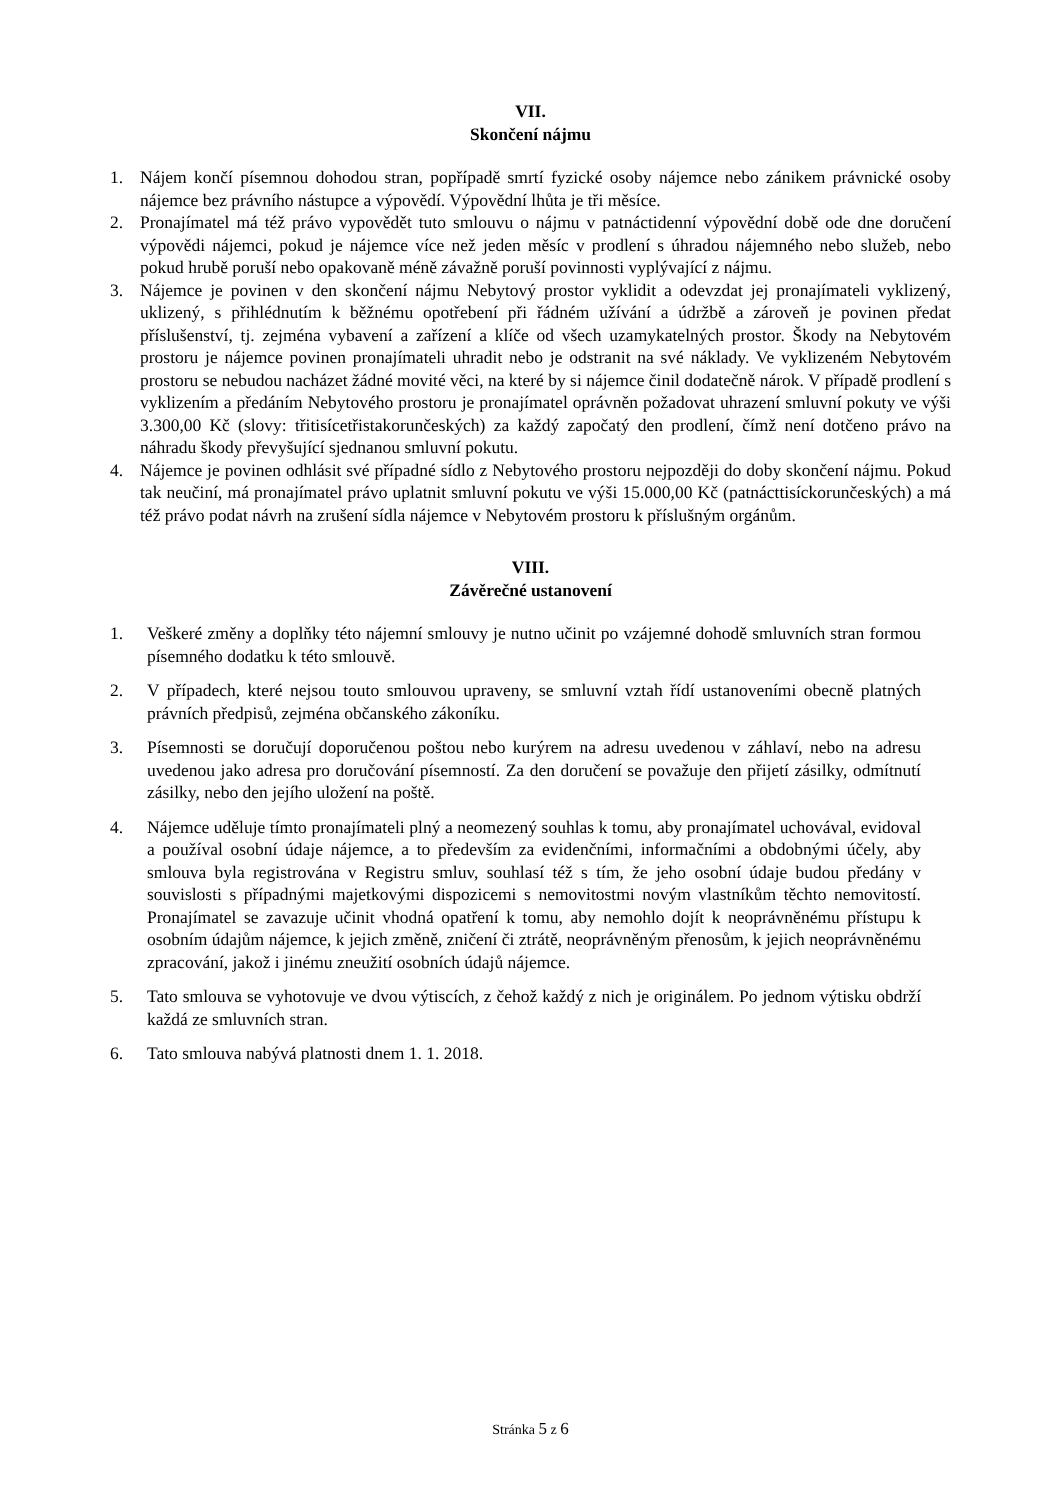VII.
Skončení nájmu
1. Nájem končí písemnou dohodou stran, popřípadě smrtí fyzické osoby nájemce nebo zánikem právnické osoby nájemce bez právního nástupce a výpovědí. Výpovědní lhůta je tři měsíce.
2. Pronajímatel má též právo vypovědět tuto smlouvu o nájmu v patnáctidenní výpovědní době ode dne doručení výpovědi nájemci, pokud je nájemce více než jeden měsíc v prodlení s úhradou nájemného nebo služeb, nebo pokud hrubě poruší nebo opakovaně méně závažně poruší povinnosti vyplývající z nájmu.
3. Nájemce je povinen v den skončení nájmu Nebytový prostor vyklidit a odevzdat jej pronajímateli vyklizený, uklizený, s přihlédnutím k běžnému opotřebení při řádném užívání a údržbě a zároveň je povinen předat příslušenství, tj. zejména vybavení a zařízení a klíče od všech uzamykatelných prostor. Škody na Nebytovém prostoru je nájemce povinen pronajímateli uhradit nebo je odstranit na své náklady. Ve vyklizeném Nebytovém prostoru se nebudou nacházet žádné movité věci, na které by si nájemce činil dodatečně nárok. V případě prodlení s vyklizením a předáním Nebytového prostoru je pronajímatel oprávněn požadovat uhrazení smluvní pokuty ve výši 3.300,00 Kč (slovy: třitisícetřistakorunčeských) za každý započatý den prodlení, čímž není dotčeno právo na náhradu škody převyšující sjednanou smluvní pokutu.
4. Nájemce je povinen odhlásit své případné sídlo z Nebytového prostoru nejpozději do doby skončení nájmu. Pokud tak neučiní, má pronajímatel právo uplatnit smluvní pokutu ve výši 15.000,00 Kč (patnácttisíckorunčeských) a má též právo podat návrh na zrušení sídla nájemce v Nebytovém prostoru k příslušným orgánům.
VIII.
Závěrečné ustanovení
1. Veškeré změny a doplňky této nájemní smlouvy je nutno učinit po vzájemné dohodě smluvních stran formou písemného dodatku k této smlouvě.
2. V případech, které nejsou touto smlouvou upraveny, se smluvní vztah řídí ustanoveními obecně platných právních předpisů, zejména občanského zákoníku.
3. Písemnosti se doručují doporučenou poštou nebo kurýrem na adresu uvedenou v záhlaví, nebo na adresu uvedenou jako adresa pro doručování písemností. Za den doručení se považuje den přijetí zásilky, odmítnutí zásilky, nebo den jejího uložení na poště.
4. Nájemce uděluje tímto pronajímateli plný a neomezený souhlas k tomu, aby pronajímatel uchovával, evidoval a používal osobní údaje nájemce, a to především za evidenčními, informačními a obdobnými účely, aby smlouva byla registrována v Registru smluv, souhlasí též s tím, že jeho osobní údaje budou předány v souvislosti s případnými majetkovými dispozicemi s nemovitostmi novým vlastníkům těchto nemovitostí. Pronajímatel se zavazuje učinit vhodná opatření k tomu, aby nemohlo dojít k neoprávněnému přístupu k osobním údajům nájemce, k jejich změně, zničení či ztrátě, neoprávněným přenosům, k jejich neoprávněnému zpracování, jakož i jinému zneužití osobních údajů nájemce.
5. Tato smlouva se vyhotovuje ve dvou výtiscích, z čehož každý z nich je originálem. Po jednom výtisku obdrží každá ze smluvních stran.
6. Tato smlouva nabývá platnosti dnem 1. 1. 2018.
Stránka 5 z 6